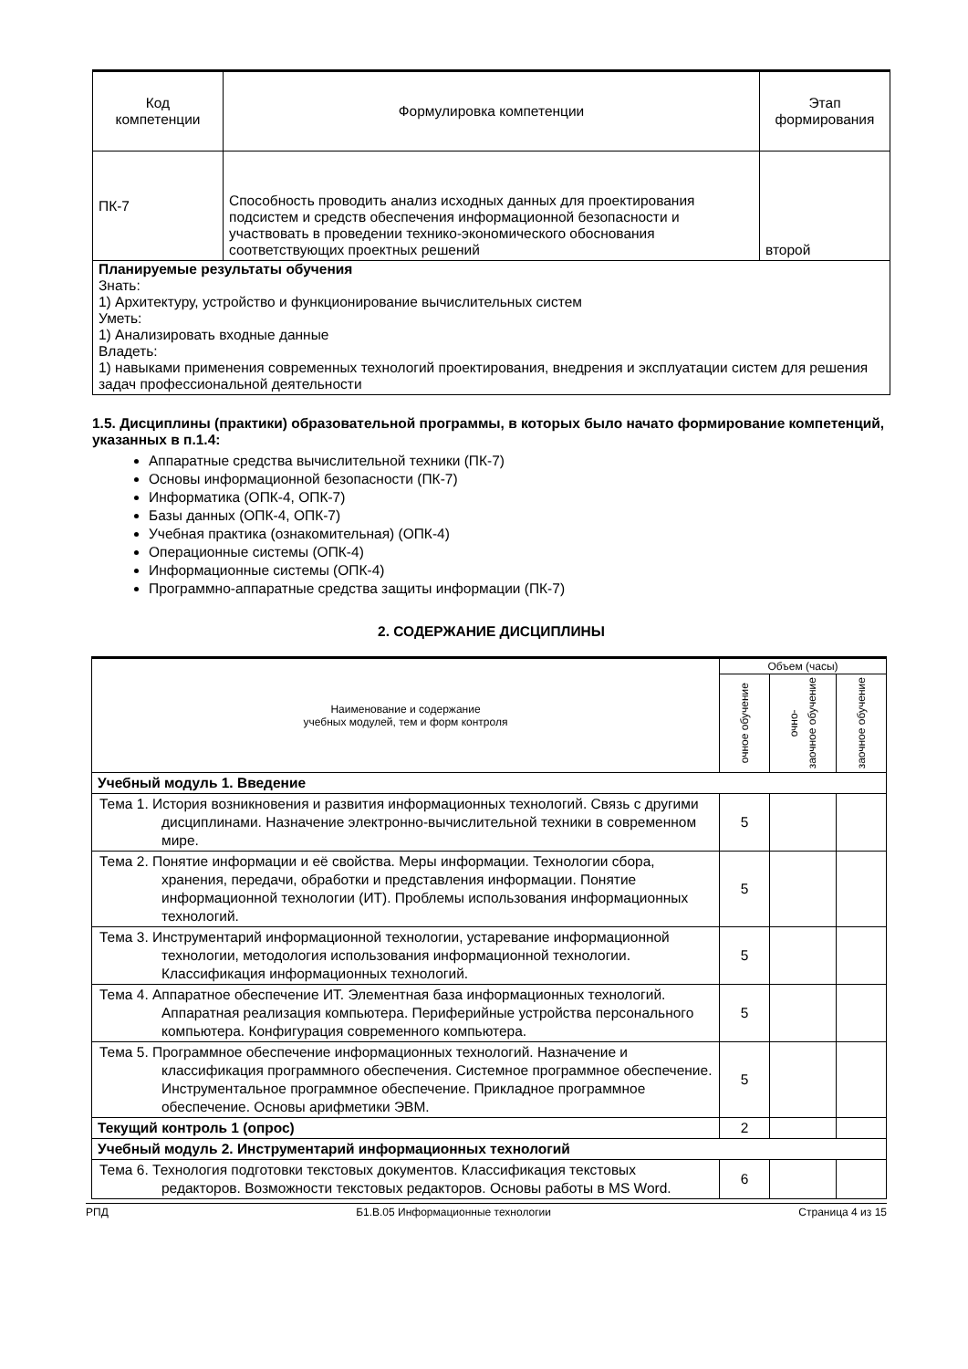| Код компетенции | Формулировка компетенции | Этап формирования |
| --- | --- | --- |
| ПК-7 | Способность проводить анализ исходных данных для проектирования подсистем и средств обеспечения информационной безопасности и участвовать в проведении технико-экономического обоснования соответствующих проектных решений | второй |
| Планируемые результаты обучения Знать: 1) Архитектуру, устройство и функционирование вычислительных систем Уметь: 1) Анализировать входные данные Владеть: 1) навыками применения современных технологий проектирования, внедрения и эксплуатации систем для решения задач профессиональной деятельности | | |
1.5. Дисциплины (практики) образовательной программы, в которых было начато формирование компетенций, указанных в п.1.4:
Аппаратные средства вычислительной техники (ПК-7)
Основы информационной безопасности (ПК-7)
Информатика (ОПК-4, ОПК-7)
Базы данных (ОПК-4, ОПК-7)
Учебная практика (ознакомительная) (ОПК-4)
Операционные системы (ОПК-4)
Информационные системы (ОПК-4)
Программно-аппаратные средства защиты информации (ПК-7)
2. СОДЕРЖАНИЕ ДИСЦИПЛИНЫ
| Наименование и содержание учебных модулей, тем и форм контроля | Объем (часы) | | |
| | очное обучение | очно- заочное обучение | заочное обучение |
| Учебный модуль 1. Введение | | | |
| Тема 1. История возникновения и развития информационных технологий. Связь с другими дисциплинами. Назначение электронно-вычислительной техники в современном мире. | 5 | | |
| Тема 2. Понятие информации и её свойства. Меры информации. Технологии сбора, хранения, передачи, обработки и представления информации. Понятие информационной технологии (ИТ). Проблемы использования информационных технологий. | 5 | | |
| Тема 3. Инструментарий информационной технологии, устаревание информационной технологии, методология использования информационной технологии. Классификация информационных технологий. | 5 | | |
| Тема 4. Аппаратное обеспечение ИТ. Элементная база информационных технологий. Аппаратная реализация компьютера. Периферийные устройства персонального компьютера. Конфигурация современного компьютера. | 5 | | |
| Тема 5. Программное обеспечение информационных технологий. Назначение и классификация программного обеспечения. Системное программное обеспечение. Инструментальное программное обеспечение. Прикладное программное обеспечение. Основы арифметики ЭВМ. | 5 | | |
| Текущий контроль 1 (опрос) | 2 | | |
| Учебный модуль 2. Инструментарий информационных технологий | | | |
| Тема 6. Технология подготовки текстовых документов. Классификация текстовых редакторов. Возможности текстовых редакторов. Основы работы в MS Word. | 6 | | |
РПД Б1.В.05 Информационные технологии Страница 4 из 15